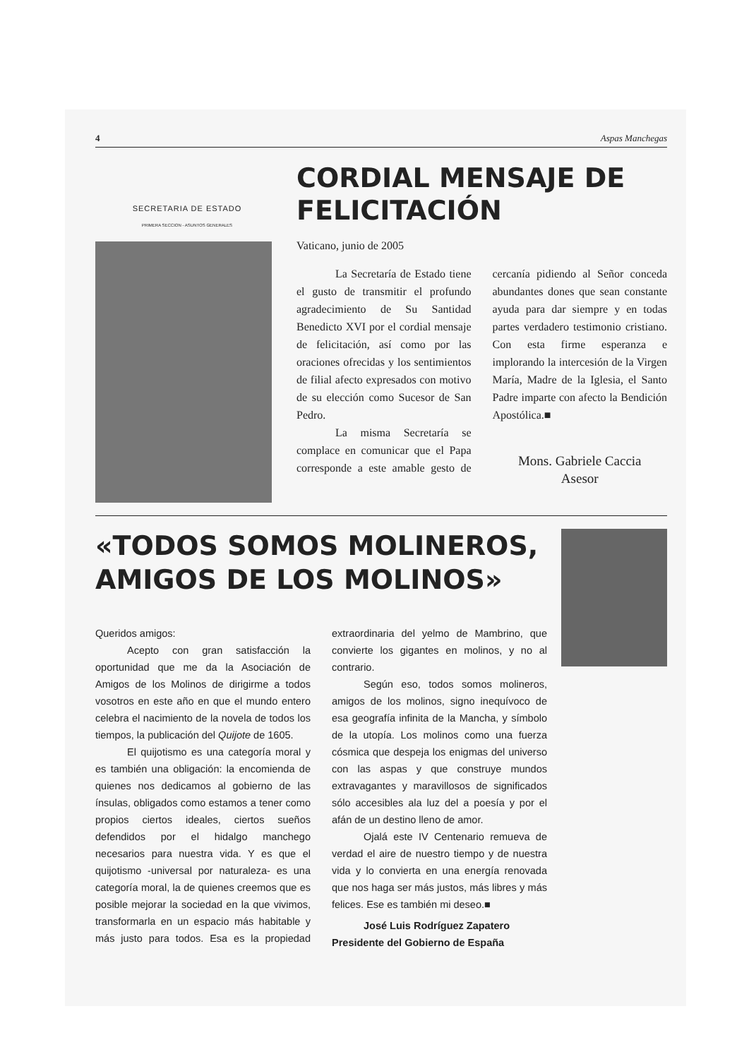4 Aspas Manchegas
SECRETARIA DE ESTADO
PRIMERA SECCION - ASUNTOS GENERALES
CORDIAL MENSAJE DE FELICITACIÓN
Vaticano, junio de 2005
La Secretaría de Estado tiene el gusto de transmitir el profundo agradecimiento de Su Santidad Benedicto XVI por el cordial mensaje de felicitación, así como por las oraciones ofrecidas y los sentimientos de filial afecto expresados con motivo de su elección como Sucesor de San Pedro.
La misma Secretaría se complace en comunicar que el Papa corresponde a este amable gesto de cercanía pidiendo al Señor conceda abundantes dones que sean constante ayuda para dar siempre y en todas partes verdadero testimonio cristiano. Con esta firme esperanza e implorando la intercesión de la Virgen María, Madre de la Iglesia, el Santo Padre imparte con afecto la Bendición Apostólica.■
Mons. Gabriele Caccia
Asesor
«TODOS SOMOS MOLINEROS, AMIGOS DE LOS MOLINOS»
Queridos amigos:
Acepto con gran satisfacción la oportunidad que me da la Asociación de Amigos de los Molinos de dirigirme a todos vosotros en este año en que el mundo entero celebra el nacimiento de la novela de todos los tiempos, la publicación del Quijote de 1605.
El quijotismo es una categoría moral y es también una obligación: la encomienda de quienes nos dedicamos al gobierno de las ínsulas, obligados como estamos a tener como propios ciertos ideales, ciertos sueños defendidos por el hidalgo manchego necesarios para nuestra vida. Y es que el quijotismo -universal por naturaleza- es una categoría moral, la de quienes creemos que es posible mejorar la sociedad en la que vivimos, transformarla en un espacio más habitable y más justo para todos. Esa es la propiedad extraordinaria del yelmo de Mambrino, que convierte los gigantes en molinos, y no al contrario.
Según eso, todos somos molineros, amigos de los molinos, signo inequívoco de esa geografía infinita de la Mancha, y símbolo de la utopía. Los molinos como una fuerza cósmica que despeja los enigmas del universo con las aspas y que construye mundos extravagantes y maravillosos de significados sólo accesibles ala luz del a poesía y por el afán de un destino lleno de amor.
Ojalá este IV Centenario remueva de verdad el aire de nuestro tiempo y de nuestra vida y lo convierta en una energía renovada que nos haga ser más justos, más libres y más felices. Ese es también mi deseo.■
José Luis Rodríguez Zapatero
Presidente del Gobierno de España